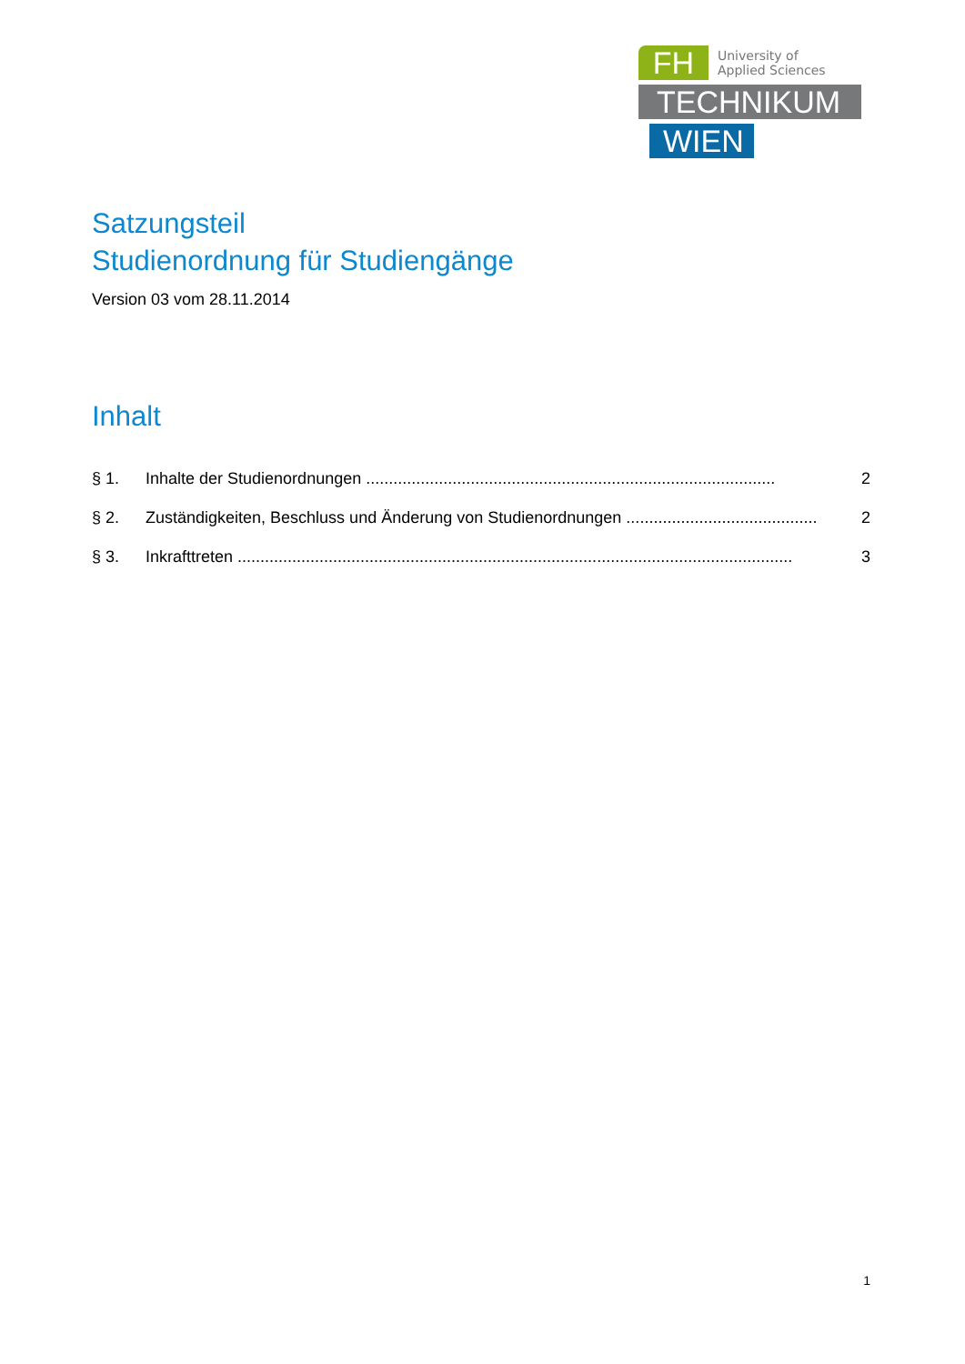FH
University of
Applied Sciences
TECHNIKUM
WIEN
Satzungsteil
Studienordnung für Studiengänge
Version 03 vom 28.11.2014
Inhalt
§ 1. Inhalte der Studienordnungen .......................................................................................... 2
§ 2. Zuständigkeiten, Beschluss und Änderung von Studienordnungen .......................................... 2
§ 3. Inkrafttreten .......................................................................................................................... 3
1